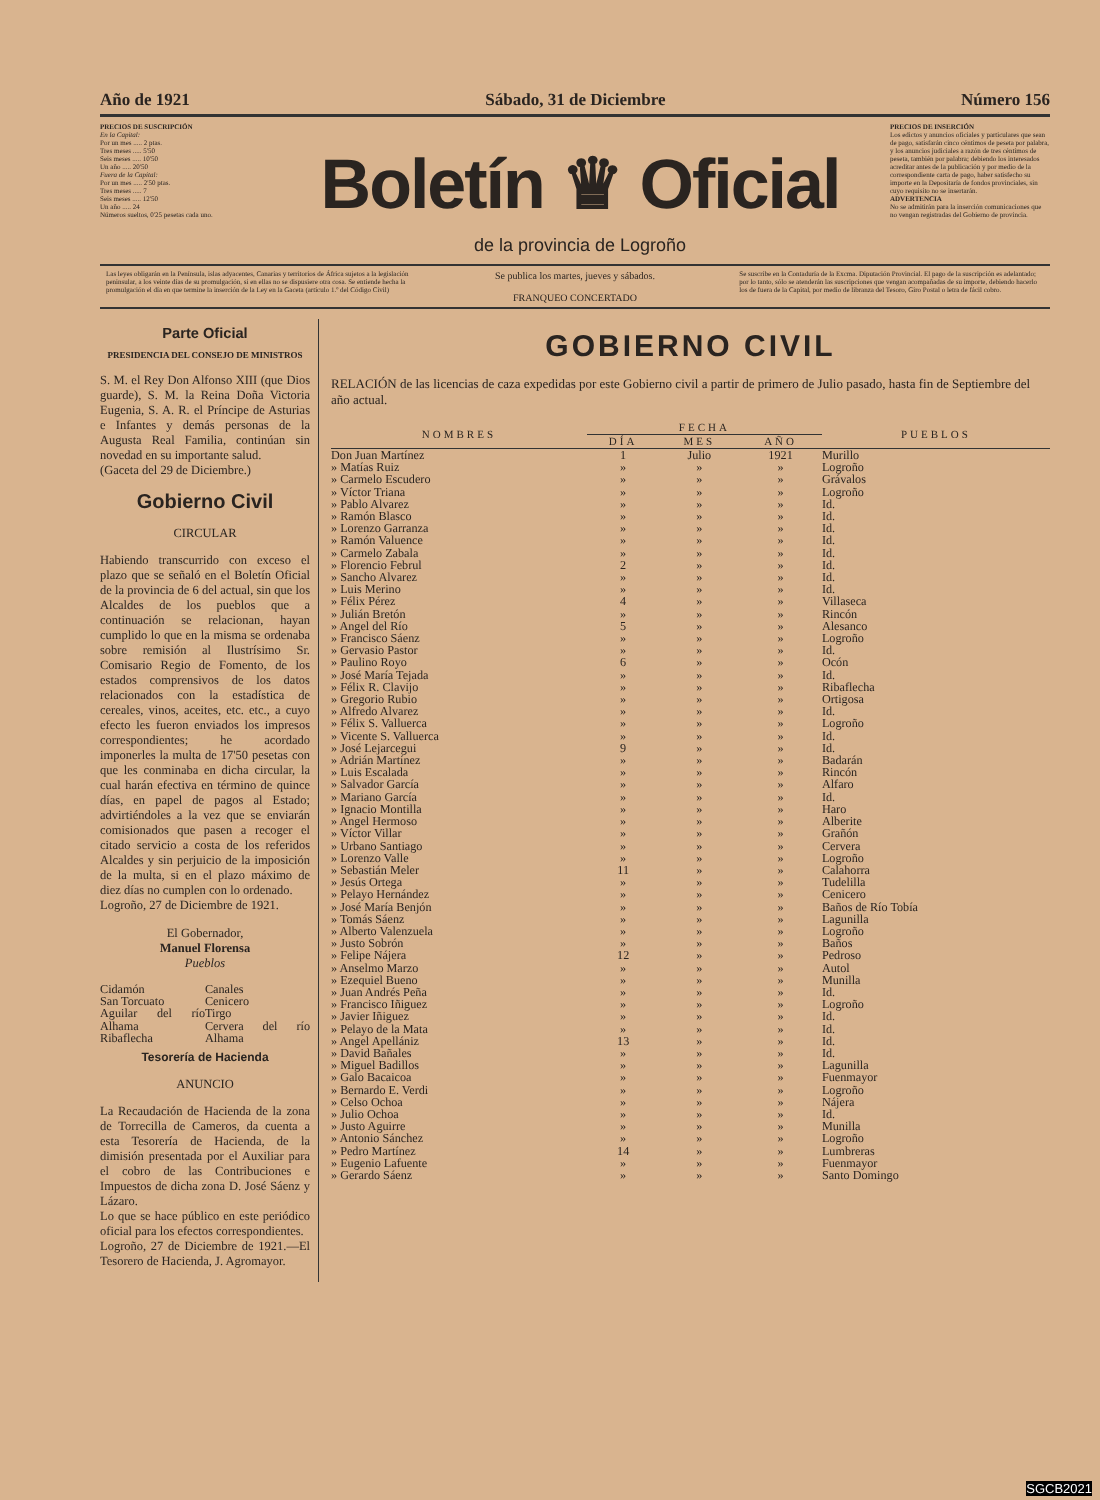Año de 1921 Sábado, 31 de Diciembre Número 156
PRECIOS DE SUSCRIPCIÓN
En la Capital:
Por un mes ..... 2 ptas.
Tres meses ..... 5'50
Seis meses ..... 10'50
Un año ..... 20'50
Fuera de la Capital:
Por un mes ..... 2'50 ptas.
Tres meses ..... 7
Seis meses ..... 12'50
Un año ..... 24
Números sueltos, 0'25 pesetas cada uno.
Boletín ♛ Oficial
de la provincia de Logroño
PRECIOS DE INSERCIÓN
Los edictos y anuncios oficiales y particulares que sean de pago, satisfarán cinco céntimos de peseta por palabra, y los anuncios judiciales a razón de tres céntimos de peseta, también por palabra; debiendo los interesados acreditar antes de la publicación y por medio de la correspondiente carta de pago, haber satisfecho su importe en la Depositaría de fondos provinciales, sin cuyo requisito no se insertarán.
ADVERTENCIA
No se admitirán para la inserción comunicaciones que no vengan registradas del Gobierno de provincia.
Las leyes obligarán en la Península, islas adyacentes, Canarias y territorios de África sujetos a la legislación peninsular, a los veinte días de su promulgación, si en ellas no se dispusiere otra cosa. Se entiende hecha la promulgación el día en que termine la inserción de la Ley en la Gaceta (artículo 1.º del Código Civil)
Se publica los martes, jueves y sábados.
FRANQUEO CONCERTADO
Se suscribe en la Contaduría de la Excma. Diputación Provincial. El pago de la suscripción es adelantado; por lo tanto, sólo se atenderán las suscripciones que vengan acompañadas de su importe, debiendo hacerlo los de fuera de la Capital, por medio de libranza del Tesoro, Giro Postal o letra de fácil cobro.
Parte Oficial
PRESIDENCIA DEL CONSEJO DE MINISTROS
S. M. el Rey Don Alfonso XIII (que Dios guarde), S. M. la Reina Doña Victoria Eugenia, S. A. R. el Príncipe de Asturias e Infantes y demás personas de la Augusta Real Familia, continúan sin novedad en su importante salud.
(Gaceta del 29 de Diciembre.)
Gobierno Civil
CIRCULAR
Habiendo transcurrido con exceso el plazo que se señaló en el Boletín Oficial de la provincia de 6 del actual, sin que los Alcaldes de los pueblos que a continuación se relacionan, hayan cumplido lo que en la misma se ordenaba sobre remisión al Ilustrísimo Sr. Comisario Regio de Fomento, de los estados comprensivos de los datos relacionados con la estadística de cereales, vinos, aceites, etc. etc., a cuyo efecto les fueron enviados los impresos correspondientes; he acordado imponerles la multa de 17'50 pesetas con que les conminaba en dicha circular, la cual harán efectiva en término de quince días, en papel de pagos al Estado; advirtiéndoles a la vez que se enviarán comisionados que pasen a recoger el citado servicio a costa de los referidos Alcaldes y sin perjuicio de la imposición de la multa, si en el plazo máximo de diez días no cumplen con lo ordenado.
Logroño, 27 de Diciembre de 1921.
El Gobernador,
Manuel Florensa
Pueblos
| Cidamón San Torcuato Aguilar del río Alhama Ribaflecha | Canales Cenicero Tirgo Cervera del río Alhama |
Tesorería de Hacienda
ANUNCIO
La Recaudación de Hacienda de la zona de Torrecilla de Cameros, da cuenta a esta Tesorería de Hacienda, de la dimisión presentada por el Auxiliar para el cobro de las Contribuciones e Impuestos de dicha zona D. José Sáenz y Lázaro.
Lo que se hace público en este periódico oficial para los efectos correspondientes.
Logroño, 27 de Diciembre de 1921.—El Tesorero de Hacienda, J. Agromayor.
GOBIERNO CIVIL
RELACIÓN de las licencias de caza expedidas por este Gobierno civil a partir de primero de Julio pasado, hasta fin de Septiembre del año actual.
| NOMBRES | FECHA | | | PUEBLOS |
| --- | --- | --- | --- | --- |
| | DÍA | MES | AÑO | |
| Don Juan Martínez | 1 | Julio | 1921 | Murillo |
| » Matías Ruiz | » | » | » | Logroño |
| » Carmelo Escudero | » | » | » | Grávalos |
| » Víctor Triana | » | » | » | Logroño |
| » Pablo Alvarez | » | » | » | Id. |
| » Ramón Blasco | » | » | » | Id. |
| » Lorenzo Garranza | » | » | » | Id. |
| » Ramón Valuence | » | » | » | Id. |
| » Carmelo Zabala | » | » | » | Id. |
| » Florencio Februl | 2 | » | » | Id. |
| » Sancho Alvarez | » | » | » | Id. |
| » Luis Merino | » | » | » | Id. |
| » Félix Pérez | 4 | » | » | Villaseca |
| » Julián Bretón | » | » | » | Rincón |
| » Angel del Río | 5 | » | » | Alesanco |
| » Francisco Sáenz | » | » | » | Logroño |
| » Gervasio Pastor | » | » | » | Id. |
| » Paulino Royo | 6 | » | » | Ocón |
| » José María Tejada | » | » | » | Id. |
| » Félix R. Clavijo | » | » | » | Ribaflecha |
| » Gregorio Rubio | » | » | » | Ortigosa |
| » Alfredo Alvarez | » | » | » | Id. |
| » Félix S. Valluerca | » | » | » | Logroño |
| » Vicente S. Valluerca | » | » | » | Id. |
| » José Lejarcegui | 9 | » | » | Id. |
| » Adrián Martínez | » | » | » | Badarán |
| » Luis Escalada | » | » | » | Rincón |
| » Salvador García | » | » | » | Alfaro |
| » Mariano García | » | » | » | Id. |
| » Ignacio Montilla | » | » | » | Haro |
| » Angel Hermoso | » | » | » | Alberite |
| » Víctor Villar | » | » | » | Grañón |
| » Urbano Santiago | » | » | » | Cervera |
| » Lorenzo Valle | » | » | » | Logroño |
| » Sebastián Meler | 11 | » | » | Calahorra |
| » Jesús Ortega | » | » | » | Tudelilla |
| » Pelayo Hernández | » | » | » | Cenicero |
| » José María Benjón | » | » | » | Baños de Río Tobía |
| » Tomás Sáenz | » | » | » | Lagunilla |
| » Alberto Valenzuela | » | » | » | Logroño |
| » Justo Sobrón | » | » | » | Baños |
| » Felipe Nájera | 12 | » | » | Pedroso |
| » Anselmo Marzo | » | » | » | Autol |
| » Ezequiel Bueno | » | » | » | Munilla |
| » Juan Andrés Peña | » | » | » | Id. |
| » Francisco Iñiguez | » | » | » | Logroño |
| » Javier Iñiguez | » | » | » | Id. |
| » Pelayo de la Mata | » | » | » | Id. |
| » Angel Apellániz | 13 | » | » | Id. |
| » David Bañales | » | » | » | Id. |
| » Miguel Badillos | » | » | » | Lagunilla |
| » Galo Bacaicoa | » | » | » | Fuenmayor |
| » Bernardo E. Verdi | » | » | » | Logroño |
| » Celso Ochoa | » | » | » | Nájera |
| » Julio Ochoa | » | » | » | Id. |
| » Justo Aguirre | » | » | » | Munilla |
| » Antonio Sánchez | » | » | » | Logroño |
| » Pedro Martínez | 14 | » | » | Lumbreras |
| » Eugenio Lafuente | » | » | » | Fuenmayor |
| » Gerardo Sáenz | » | » | » | Santo Domingo |
SGCB2021